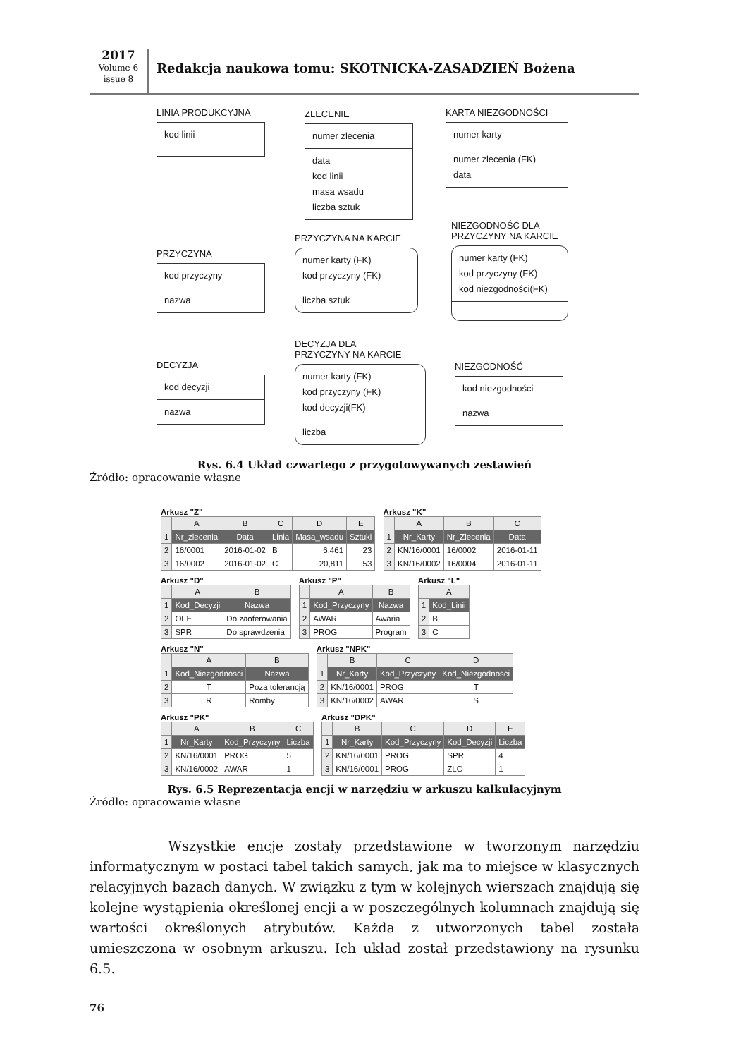2017
Volume 6
issue 8
Redakcja naukowa tomu: SKOTNICKA-ZASADZIEŃ Bożena
LINIA PRODUKCYJNA
kod linii
ZLECENIE
numer zlecenia
data
kod linii
masa wsadu
liczba sztuk
KARTA NIEZGODNOŚCI
numer karty
numer zlecenia (FK)
data
PRZYCZYNA
kod przyczyny
nazwa
PRZYCZYNA NA KARCIE
numer karty (FK)
kod przyczyny (FK)
liczba sztuk
NIEZGODNOŚĆ DLA
PRZYCZYNY NA KARCIE
numer karty (FK)
kod przyczyny (FK)
kod niezgodności(FK)
DECYZJA
kod decyzji
nazwa
DECYZJA DLA
PRZYCZYNY NA KARCIE
numer karty (FK)
kod przyczyny (FK)
kod decyzji(FK)
liczba
NIEZGODNOŚĆ
kod niezgodności
nazwa
Rys. 6.4 Układ czwartego z przygotowywanych zestawień
Źródło: opracowanie własne
Arkusz "Z"
| | A | B | C | D | E |
| --- | --- | --- | --- | --- | --- |
| 1 | Nr_zlecenia | Data | Linia | Masa_wsadu | Sztuki |
| 2 | 16/0001 | 2016-01-02 | B | 6,461 | 23 |
| 3 | 16/0002 | 2016-01-02 | C | 20,811 | 53 |
Arkusz "K"
| | A | B | C |
| --- | --- | --- | --- |
| 1 | Nr_Karty | Nr_Zlecenia | Data |
| 2 | KN/16/0001 | 16/0002 | 2016-01-11 |
| 3 | KN/16/0002 | 16/0004 | 2016-01-11 |
Arkusz "D"
| | A | B |
| --- | --- | --- |
| 1 | Kod_Decyzji | Nazwa |
| 2 | OFE | Do zaoferowania |
| 3 | SPR | Do sprawdzenia |
Arkusz "P"
| | A | B |
| --- | --- | --- |
| 1 | Kod_Przyczyny | Nazwa |
| 2 | AWAR | Awaria |
| 3 | PROG | Program |
Arkusz "L"
| | A |
| --- | --- |
| 1 | Kod_Linii |
| 2 | B |
| 3 | C |
Arkusz "N"
| | A | B |
| --- | --- | --- |
| 1 | Kod_Niezgodnosci | Nazwa |
| 2 | T | Poza tolerancją |
| 3 | R | Romby |
Arkusz "NPK"
| | B | C | D |
| --- | --- | --- | --- |
| 1 | Nr_Karty | Kod_Przyczyny | Kod_Niezgodnosci |
| 2 | KN/16/0001 | PROG | T |
| 3 | KN/16/0002 | AWAR | S |
Arkusz "PK"
| | A | B | C |
| --- | --- | --- | --- |
| 1 | Nr_Karty | Kod_Przyczyny | Liczba |
| 2 | KN/16/0001 | PROG | 5 |
| 3 | KN/16/0002 | AWAR | 1 |
Arkusz "DPK"
| | B | C | D | E |
| --- | --- | --- | --- | --- |
| 1 | Nr_Karty | Kod_Przyczyny | Kod_Decyzji | Liczba |
| 2 | KN/16/0001 | PROG | SPR | 4 |
| 3 | KN/16/0001 | PROG | ZLO | 1 |
Rys. 6.5 Reprezentacja encji w narzędziu w arkuszu kalkulacyjnym
Źródło: opracowanie własne
Wszystkie encje zostały przedstawione w tworzonym narzędziu informatycznym w postaci tabel takich samych, jak ma to miejsce w klasycznych relacyjnych bazach danych. W związku z tym w kolejnych wierszach znajdują się kolejne wystąpienia określonej encji a w poszczególnych kolumnach znajdują się wartości określonych atrybutów. Każda z utworzonych tabel została umieszczona w osobnym arkuszu. Ich układ został przedstawiony na rysunku 6.5.
76